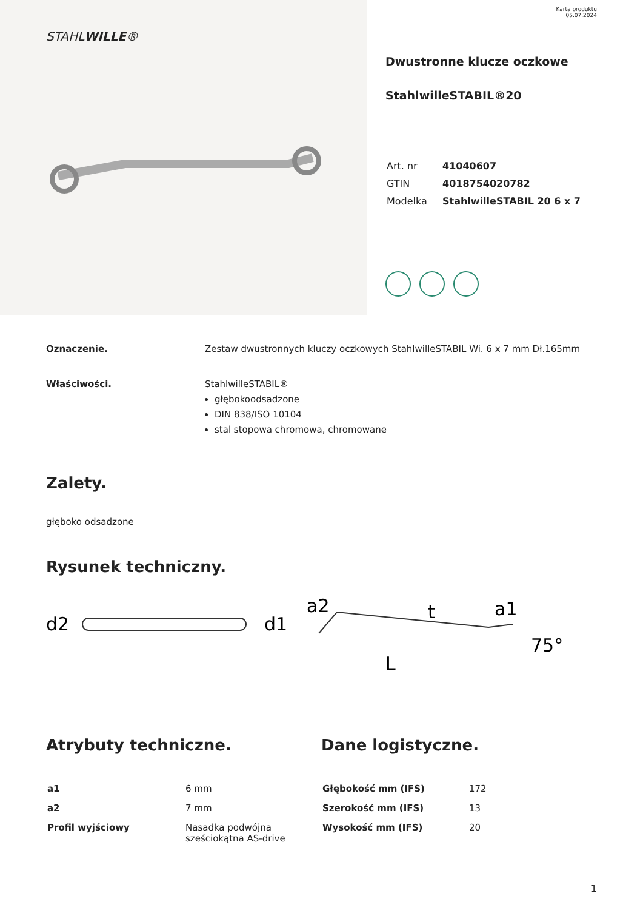STAHLWILLE®
Karta produktu
05.07.2024
Dwustronne klucze oczkowe
StahlwilleSTABIL®20
| Art. nr | 41040607 |
| GTIN | 4018754020782 |
| Modelka | StahlwilleSTABIL 20 6 x 7 |
Oznaczenie. Zestaw dwustronnych kluczy oczkowych StahlwilleSTABIL Wi. 6 x 7 mm Dł.165mm
Właściwości. StahlwilleSTABIL®
głębokoodsadzone
DIN 838/ISO 10104
stal stopowa chromowa, chromowane
Zalety.
głęboko odsadzone
Rysunek techniczny.
d2
d1
a2
t
a1
L
75°
Atrybuty techniczne.
| a1 | 6 mm |
| a2 | 7 mm |
| Profil wyjściowy | Nasadka podwójna sześciokątna AS-drive |
Dane logistyczne.
| Głębokość mm (IFS) | 172 |
| Szerokość mm (IFS) | 13 |
| Wysokość mm (IFS) | 20 |
1